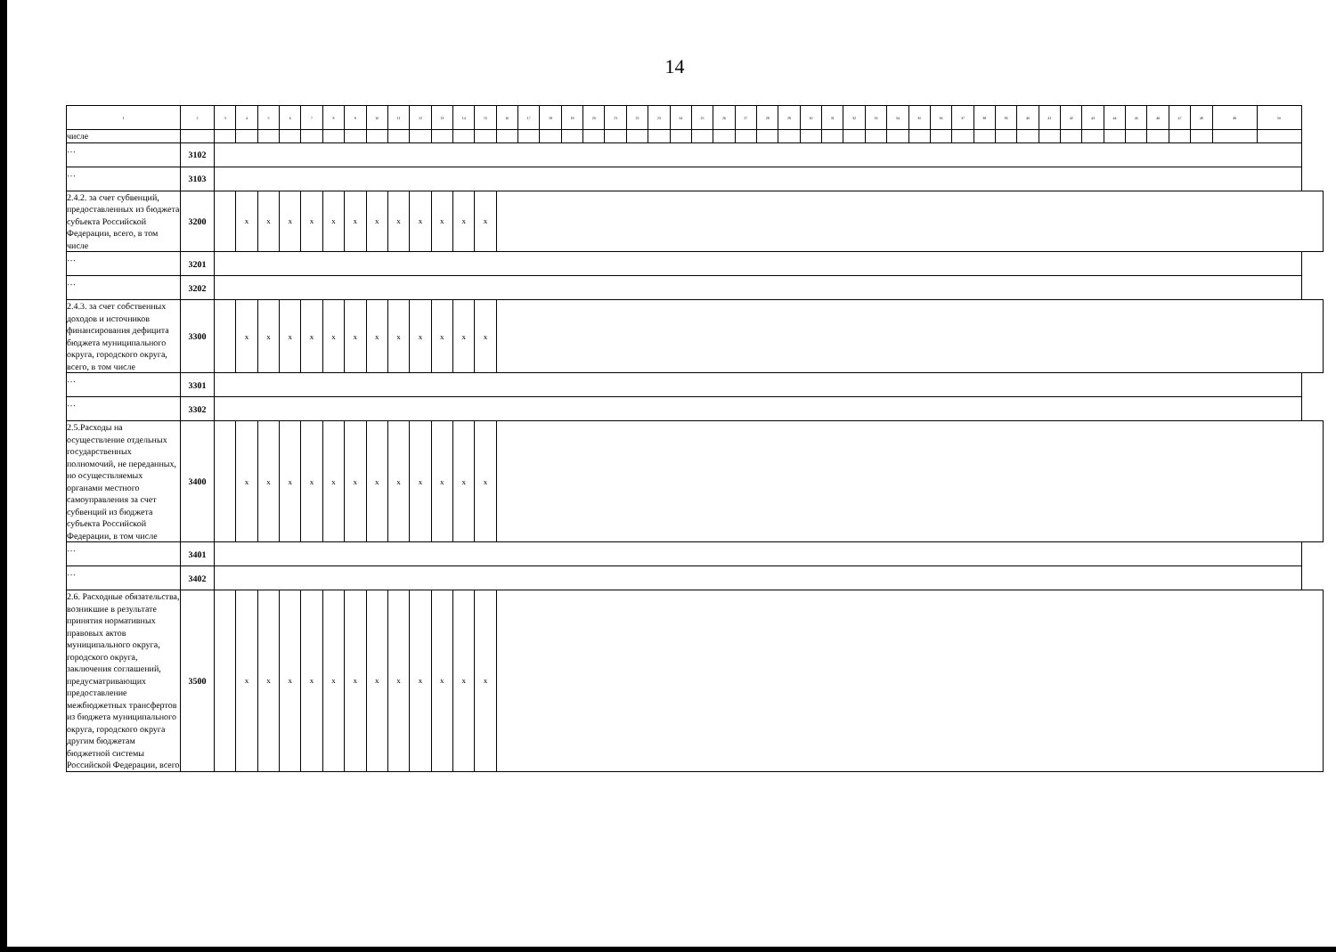14
| 1 | 2 | 3 | 4 | 5 | 6 | 7 | 8 | 9 | 10 | 11 | 12 | 13 | 14 | 15 | 16 | 17 | 18 | 19 | 20 | 21 | 22 | 23 | 24 | 25 | 26 | 27 | 28 | 29 | 30 | 31 | 32 | 33 | 34 | 35 | 36 | 37 | 38 | 39 | 40 | 41 | 42 | 43 | 44 | 45 | 46 | 47 | 48 | 49 | 50 |
| --- | --- | --- | --- | --- | --- | --- | --- | --- | --- | --- | --- | --- | --- | --- | --- | --- | --- | --- | --- | --- | --- | --- | --- | --- | --- | --- | --- | --- | --- | --- | --- | --- | --- | --- | --- | --- | --- | --- | --- | --- | --- | --- | --- | --- | --- | --- | --- | --- | --- |
| числе | | | | | | | | | | | | | | | | | | | | | | | | | | | | | | | | | | | | | | | | | | | | | | | | | |
| … | 3102 | | | | | | | | | | | | | | | | | | | | | | | | | | | | | | | | | | | | | | | | | | | | | | | | |
| … | 3103 | | | | | | | | | | | | | | | | | | | | | | | | | | | | | | | | | | | | | | | | | | | | | | | | |
| 2.4.2. за счет субвенций, предоставленных из бюджета субъекта Российской Федерации, всего, в том числе | 3200 | | x | x | x | x | x | x | x | x | x | x | x | x | | | | | | | | | | | | | | | | | | | | | | | | | | | | | | | | | | | |
| … | 3201 | | | | | | | | | | | | | | | | | | | | | | | | | | | | | | | | | | | | | | | | | | | | | | | | |
| … | 3202 | | | | | | | | | | | | | | | | | | | | | | | | | | | | | | | | | | | | | | | | | | | | | | | | |
| 2.4.3. за счет собственных доходов и источников финансирования дефицита бюджета муниципального округа, городского округа, всего, в том числе | 3300 | | x | x | x | x | x | x | x | x | x | x | x | x | | | | | | | | | | | | | | | | | | | | | | | | | | | | | | | | | | | |
| … | 3301 | | | | | | | | | | | | | | | | | | | | | | | | | | | | | | | | | | | | | | | | | | | | | | | | |
| … | 3302 | | | | | | | | | | | | | | | | | | | | | | | | | | | | | | | | | | | | | | | | | | | | | | | | |
| 2.5.Расходы на осуществление отдельных государственных полномочий, не переданных, но осуществляемых органами местного самоуправления за счет субвенций из бюджета субъекта Российской Федерации, в том числе | 3400 | | x | x | x | x | x | x | x | x | x | x | x | x | | | | | | | | | | | | | | | | | | | | | | | | | | | | | | | | | | | |
| … | 3401 | | | | | | | | | | | | | | | | | | | | | | | | | | | | | | | | | | | | | | | | | | | | | | | | |
| … | 3402 | | | | | | | | | | | | | | | | | | | | | | | | | | | | | | | | | | | | | | | | | | | | | | | | |
| 2.6. Расходные обязательства, возникшие в результате принятия нормативных правовых актов муниципального округа, городского округа, заключения соглашений, предусматривающих предоставление межбюджетных трансфертов из бюджета муниципального округа, городского округа другим бюджетам бюджетной системы Российской Федерации, всего | 3500 | | x | x | x | x | x | x | x | x | x | x | x | x | | | | | | | | | | | | | | | | | | | | | | | | | | | | | | | | | | | |